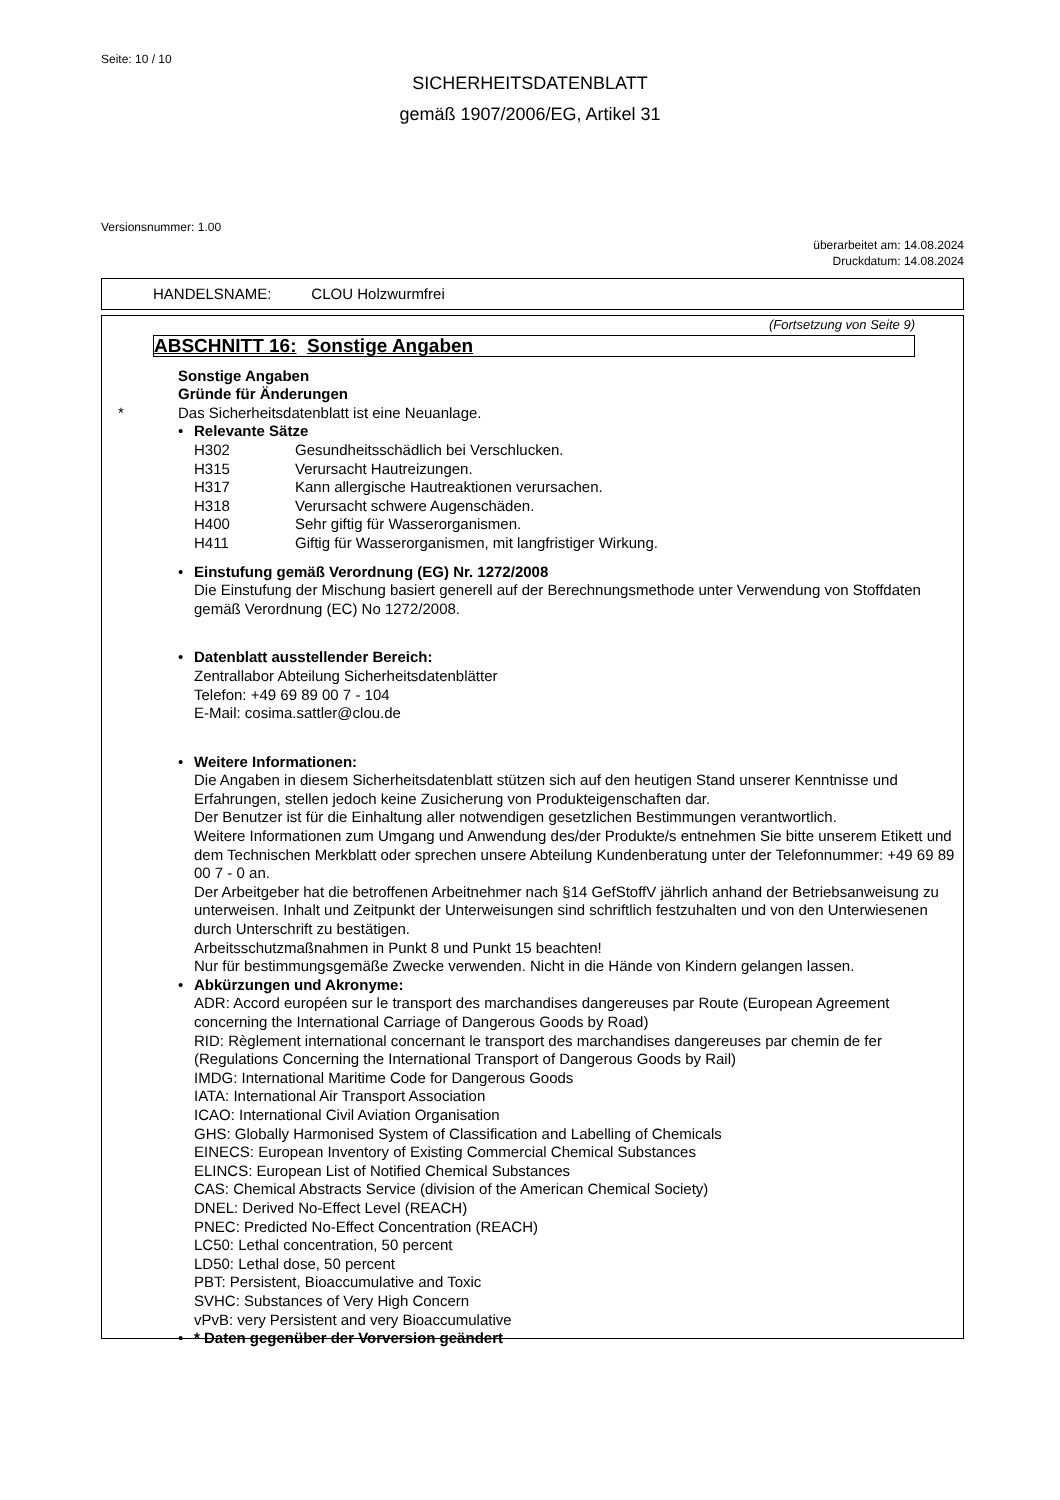Seite: 10 / 10
SICHERHEITSDATENBLATT
gemäß 1907/2006/EG, Artikel 31
Versionsnummer: 1.00
überarbeitet am: 14.08.2024
Druckdatum: 14.08.2024
HANDELSNAME: CLOU Holzwurmfrei
(Fortsetzung von Seite 9)
ABSCHNITT 16: Sonstige Angaben
Sonstige Angaben
Gründe für Änderungen
*
Das Sicherheitsdatenblatt ist eine Neuanlage.
•
Relevante Sätze
| H302 | Gesundheitsschädlich bei Verschlucken. |
| H315 | Verursacht Hautreizungen. |
| H317 | Kann allergische Hautreaktionen verursachen. |
| H318 | Verursacht schwere Augenschäden. |
| H400 | Sehr giftig für Wasserorganismen. |
| H411 | Giftig für Wasserorganismen, mit langfristiger Wirkung. |
•
Einstufung gemäß Verordnung (EG) Nr. 1272/2008
Die Einstufung der Mischung basiert generell auf der Berechnungsmethode unter Verwendung von Stoffdaten gemäß Verordnung (EC) No 1272/2008.
•
Datenblatt ausstellender Bereich:
Zentrallabor Abteilung Sicherheitsdatenblätter
Telefon: +49 69 89 00 7 - 104
E-Mail: cosima.sattler@clou.de
•
Weitere Informationen:
Die Angaben in diesem Sicherheitsdatenblatt stützen sich auf den heutigen Stand unserer Kenntnisse und Erfahrungen, stellen jedoch keine Zusicherung von Produkteigenschaften dar.
Der Benutzer ist für die Einhaltung aller notwendigen gesetzlichen Bestimmungen verantwortlich.
Weitere Informationen zum Umgang und Anwendung des/der Produkte/s entnehmen Sie bitte unserem Etikett und dem Technischen Merkblatt oder sprechen unsere Abteilung Kundenberatung unter der Telefonnummer: +49 69 89 00 7 - 0 an.
Der Arbeitgeber hat die betroffenen Arbeitnehmer nach §14 GefStoffV jährlich anhand der Betriebsanweisung zu unterweisen. Inhalt und Zeitpunkt der Unterweisungen sind schriftlich festzuhalten und von den Unterwiesenen durch Unterschrift zu bestätigen.
Arbeitsschutzmaßnahmen in Punkt 8 und Punkt 15 beachten!
Nur für bestimmungsgemäße Zwecke verwenden. Nicht in die Hände von Kindern gelangen lassen.
•
Abkürzungen und Akronyme:
ADR: Accord européen sur le transport des marchandises dangereuses par Route (European Agreement concerning the International Carriage of Dangerous Goods by Road)
RID: Règlement international concernant le transport des marchandises dangereuses par chemin de fer (Regulations Concerning the International Transport of Dangerous Goods by Rail)
IMDG: International Maritime Code for Dangerous Goods
IATA: International Air Transport Association
ICAO: International Civil Aviation Organisation
GHS: Globally Harmonised System of Classification and Labelling of Chemicals
EINECS: European Inventory of Existing Commercial Chemical Substances
ELINCS: European List of Notified Chemical Substances
CAS: Chemical Abstracts Service (division of the American Chemical Society)
DNEL: Derived No-Effect Level (REACH)
PNEC: Predicted No-Effect Concentration (REACH)
LC50: Lethal concentration, 50 percent
LD50: Lethal dose, 50 percent
PBT: Persistent, Bioaccumulative and Toxic
SVHC: Substances of Very High Concern
vPvB: very Persistent and very Bioaccumulative
•
* Daten gegenüber der Vorversion geändert